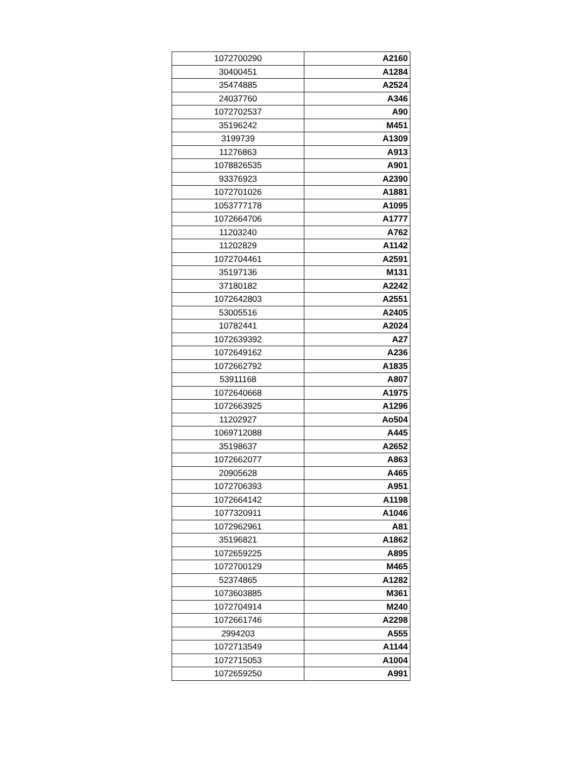| 1072700290 | A2160 |
| 30400451 | A1284 |
| 35474885 | A2524 |
| 24037760 | A346 |
| 1072702537 | A90 |
| 35196242 | M451 |
| 3199739 | A1309 |
| 11276863 | A913 |
| 1078826535 | A901 |
| 93376923 | A2390 |
| 1072701026 | A1881 |
| 1053777178 | A1095 |
| 1072664706 | A1777 |
| 11203240 | A762 |
| 11202829 | A1142 |
| 1072704461 | A2591 |
| 35197136 | M131 |
| 37180182 | A2242 |
| 1072642803 | A2551 |
| 53005516 | A2405 |
| 10782441 | A2024 |
| 1072639392 | A27 |
| 1072649162 | A236 |
| 1072662792 | A1835 |
| 53911168 | A807 |
| 1072640668 | A1975 |
| 1072663925 | A1296 |
| 11202927 | Ao504 |
| 1069712088 | A445 |
| 35198637 | A2652 |
| 1072662077 | A863 |
| 20905628 | A465 |
| 1072706393 | A951 |
| 1072664142 | A1198 |
| 1077320911 | A1046 |
| 1072962961 | A81 |
| 35196821 | A1862 |
| 1072659225 | A895 |
| 1072700129 | M465 |
| 52374865 | A1282 |
| 1073603885 | M361 |
| 1072704914 | M240 |
| 1072661746 | A2298 |
| 2994203 | A555 |
| 1072713549 | A1144 |
| 1072715053 | A1004 |
| 1072659250 | A991 |